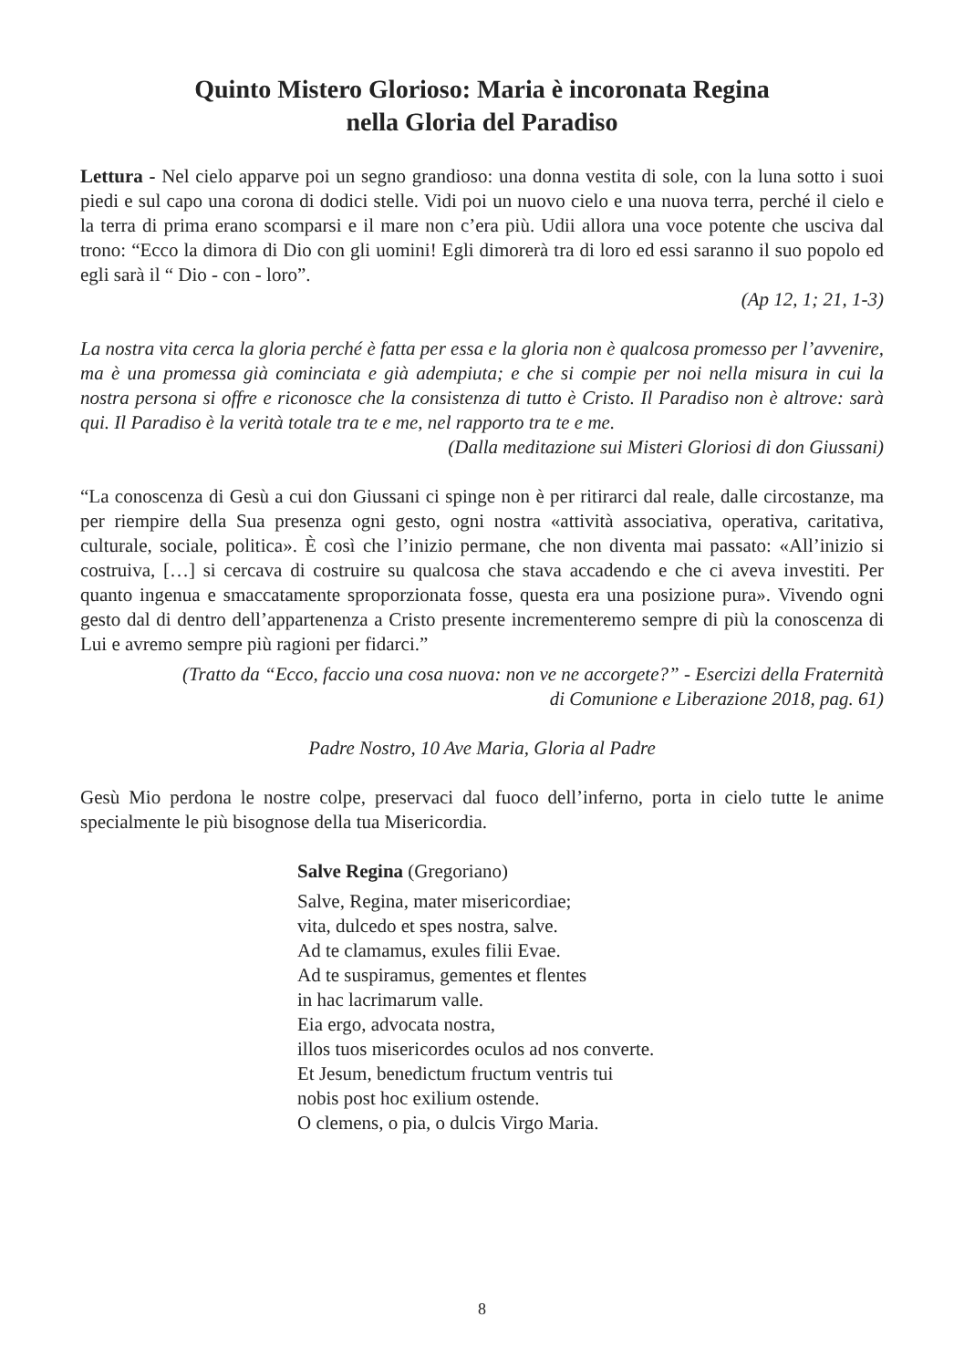Quinto Mistero Glorioso: Maria è incoronata Regina
nella Gloria del Paradiso
Lettura - Nel cielo apparve poi un segno grandioso: una donna vestita di sole, con la luna sotto i suoi piedi e sul capo una corona di dodici stelle. Vidi poi un nuovo cielo e una nuova terra, perché il cielo e la terra di prima erano scomparsi e il mare non c’era più. Udii allora una voce potente che usciva dal trono: “Ecco la dimora di Dio con gli uomini! Egli dimorerà tra di loro ed essi saranno il suo popolo ed egli sarà il “ Dio - con - loro”.
(Ap 12, 1; 21, 1-3)
La nostra vita cerca la gloria perché è fatta per essa e la gloria non è qualcosa promesso per l’avvenire, ma è una promessa già cominciata e già adempiuta; e che si compie per noi nella misura in cui la nostra persona si offre e riconosce che la consistenza di tutto è Cristo. Il Paradiso non è altrove: sarà qui. Il Paradiso è la verità totale tra te e me, nel rapporto tra te e me.
(Dalla meditazione sui Misteri Gloriosi di don Giussani)
“La conoscenza di Gesù a cui don Giussani ci spinge non è per ritirarci dal reale, dalle circostanze, ma per riempire della Sua presenza ogni gesto, ogni nostra «attività associativa, operativa, caritativa, culturale, sociale, politica». È così che l’inizio permane, che non diventa mai passato: «All’inizio si costruiva, […] si cercava di costruire su qualcosa che stava accadendo e che ci aveva investiti. Per quanto ingenua e smaccatamente sproporzionata fosse, questa era una posizione pura». Vivendo ogni gesto dal di dentro dell’appartenenza a Cristo presente incrementeremo sempre di più la conoscenza di Lui e avremo sempre più ragioni per fidarci.”
(Tratto da “Ecco, faccio una cosa nuova: non ve ne accorgete?” - Esercizi della Fraternità
di Comunione e Liberazione 2018, pag. 61)
Padre Nostro, 10 Ave Maria, Gloria al Padre
Gesù Mio perdona le nostre colpe, preservaci dal fuoco dell’inferno, porta in cielo tutte le anime specialmente le più bisognose della tua Misericordia.
Salve Regina (Gregoriano)
Salve, Regina, mater misericordiae;
vita, dulcedo et spes nostra, salve.
Ad te clamamus, exules filii Evae.
Ad te suspiramus, gementes et flentes
in hac lacrimarum valle.
Eia ergo, advocata nostra,
illos tuos misericordes oculos ad nos converte.
Et Jesum, benedictum fructum ventris tui
nobis post hoc exilium ostende.
O clemens, o pia, o dulcis Virgo Maria.
8